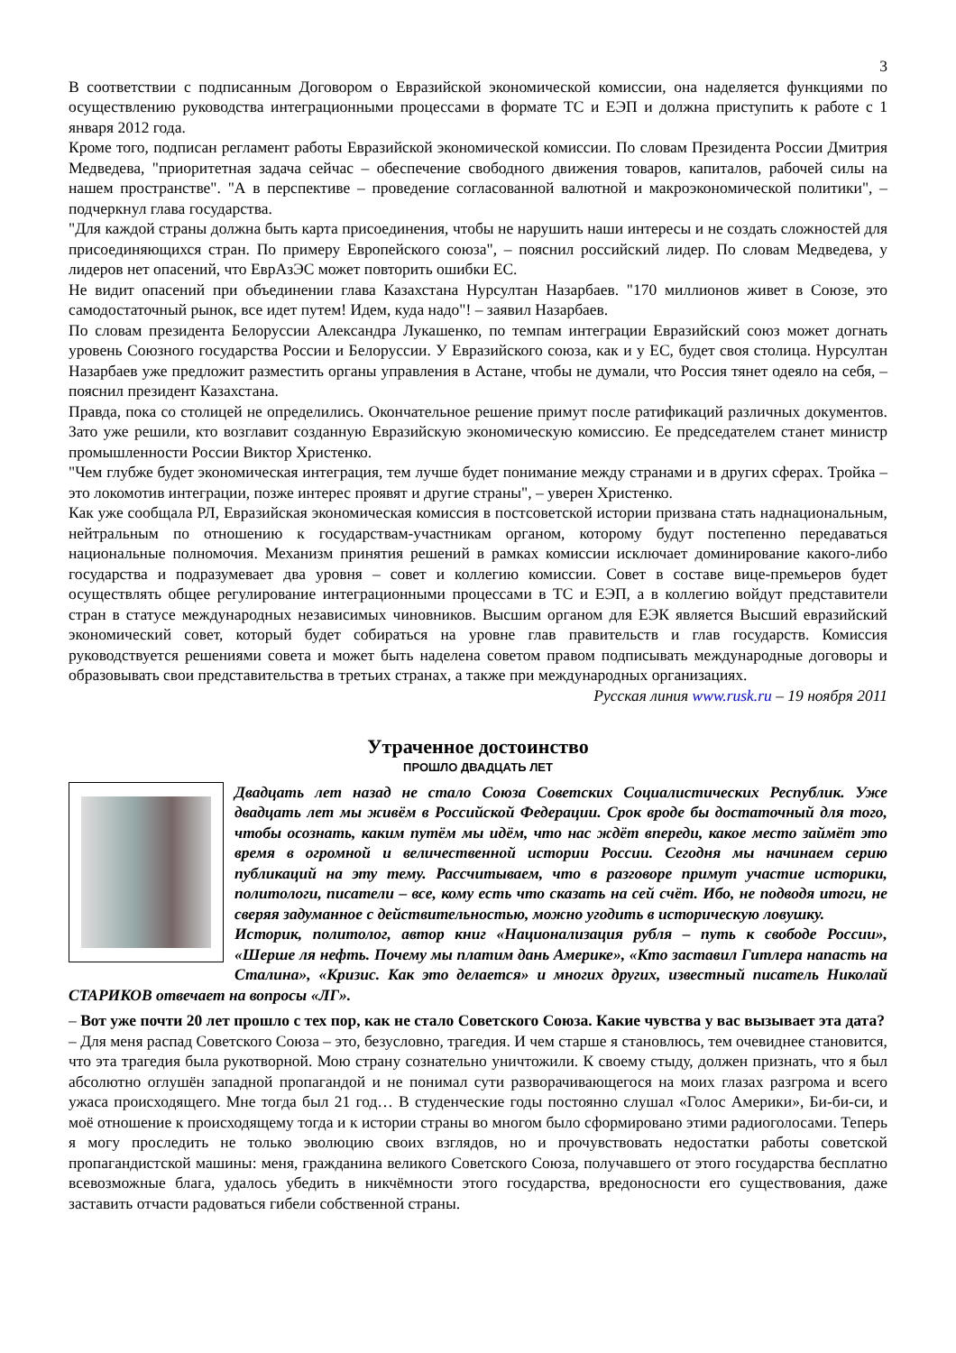3
В соответствии с подписанным Договором о Евразийской экономической комиссии, она наделяется функциями по осуществлению руководства интеграционными процессами в формате ТС и ЕЭП и должна приступить к работе с 1 января 2012 года.
Кроме того, подписан регламент работы Евразийской экономической комиссии. По словам Президента России Дмитрия Медведева, "приоритетная задача сейчас – обеспечение свободного движения товаров, капиталов, рабочей силы на нашем пространстве". "А в перспективе – проведение согласованной валютной и макроэкономической политики", – подчеркнул глава государства.
"Для каждой страны должна быть карта присоединения, чтобы не нарушить наши интересы и не создать сложностей для присоединяющихся стран. По примеру Европейского союза", – пояснил российский лидер. По словам Медведева, у лидеров нет опасений, что ЕврАзЭС может повторить ошибки ЕС.
Не видит опасений при объединении глава Казахстана Нурсултан Назарбаев. "170 миллионов живет в Союзе, это самодостаточный рынок, все идет путем! Идем, куда надо"! – заявил Назарбаев.
По словам президента Белоруссии Александра Лукашенко, по темпам интеграции Евразийский союз может догнать уровень Союзного государства России и Белоруссии. У Евразийского союза, как и у ЕС, будет своя столица. Нурсултан Назарбаев уже предложит разместить органы управления в Астане, чтобы не думали, что Россия тянет одеяло на себя, – пояснил президент Казахстана.
Правда, пока со столицей не определились. Окончательное решение примут после ратификаций различных документов. Зато уже решили, кто возглавит созданную Евразийскую экономическую комиссию. Ее председателем станет министр промышленности России Виктор Христенко.
"Чем глубже будет экономическая интеграция, тем лучше будет понимание между странами и в других сферах. Тройка – это локомотив интеграции, позже интерес проявят и другие страны", – уверен Христенко.
Как уже сообщала РЛ, Евразийская экономическая комиссия в постсоветской истории призвана стать наднациональным, нейтральным по отношению к государствам-участникам органом, которому будут постепенно передаваться национальные полномочия. Механизм принятия решений в рамках комиссии исключает доминирование какого-либо государства и подразумевает два уровня – совет и коллегию комиссии. Совет в составе вице-премьеров будет осуществлять общее регулирование интеграционными процессами в ТС и ЕЭП, а в коллегию войдут представители стран в статусе международных независимых чиновников. Высшим органом для ЕЭК является Высший евразийский экономический совет, который будет собираться на уровне глав правительств и глав государств. Комиссия руководствуется решениями совета и может быть наделена советом правом подписывать международные договоры и образовывать свои представительства в третьих странах, а также при международных организациях.
Русская линия www.rusk.ru – 19 ноября 2011
Утраченное достоинство
ПРОШЛО ДВАДЦАТЬ ЛЕТ
Двадцать лет назад не стало Союза Советских Социалистических Республик. Уже двадцать лет мы живём в Российской Федерации. Срок вроде бы достаточный для того, чтобы осознать, каким путём мы идём, что нас ждёт впереди, какое место займёт это время в огромной и величественной истории России. Сегодня мы начинаем серию публикаций на эту тему. Рассчитываем, что в разговоре примут участие историки, политологи, писатели – все, кому есть что сказать на сей счёт. Ибо, не подводя итоги, не сверяя задуманное с действительностью, можно угодить в историческую ловушку.
Историк, политолог, автор книг «Национализация рубля – путь к свободе России», «Шерше ля нефть. Почему мы платим дань Америке», «Кто заставил Гитлера напасть на Сталина», «Кризис. Как это делается» и многих других, известный писатель Николай СТАРИКОВ отвечает на вопросы «ЛГ».
– Вот уже почти 20 лет прошло с тех пор, как не стало Советского Союза. Какие чувства у вас вызывает эта дата?
– Для меня распад Советского Союза – это, безусловно, трагедия. И чем старше я становлюсь, тем очевиднее становится, что эта трагедия была рукотворной. Мою страну сознательно уничтожили. К своему стыду, должен признать, что я был абсолютно оглушён западной пропагандой и не понимал сути разворачивающегося на моих глазах разгрома и всего ужаса происходящего. Мне тогда был 21 год… В студенческие годы постоянно слушал «Голос Америки», Би-би-си, и моё отношение к происходящему тогда и к истории страны во многом было сформировано этими радиоголосами. Теперь я могу проследить не только эволюцию своих взглядов, но и прочувствовать недостатки работы советской пропагандистской машины: меня, гражданина великого Советского Союза, получавшего от этого государства бесплатно всевозможные блага, удалось убедить в никчёмности этого государства, вредоносности его существования, даже заставить отчасти радоваться гибели собственной страны.